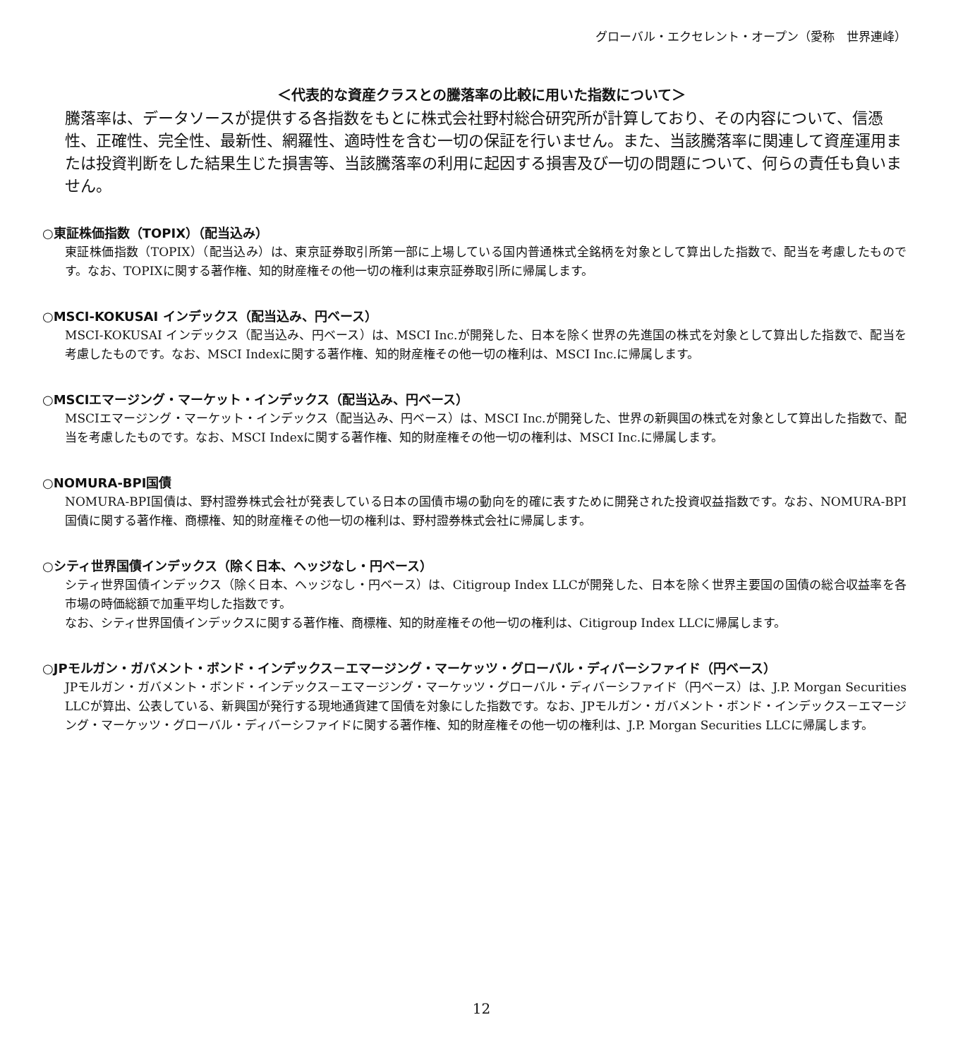グローバル・エクセレント・オープン（愛称　世界連峰）
＜代表的な資産クラスとの騰落率の比較に用いた指数について＞
騰落率は、データソースが提供する各指数をもとに株式会社野村総合研究所が計算しており、その内容について、信憑性、正確性、完全性、最新性、網羅性、適時性を含む一切の保証を行いません。また、当該騰落率に関連して資産運用または投資判断をした結果生じた損害等、当該騰落率の利用に起因する損害及び一切の問題について、何らの責任も負いません。
○東証株価指数（TOPIX）（配当込み）
東証株価指数（TOPIX）（配当込み）は、東京証券取引所第一部に上場している国内普通株式全銘柄を対象として算出した指数で、配当を考慮したものです。なお、TOPIXに関する著作権、知的財産権その他一切の権利は東京証券取引所に帰属します。
○MSCI-KOKUSAI インデックス（配当込み、円ベース）
MSCI-KOKUSAI インデックス（配当込み、円ベース）は、MSCI Inc.が開発した、日本を除く世界の先進国の株式を対象として算出した指数で、配当を考慮したものです。なお、MSCI Indexに関する著作権、知的財産権その他一切の権利は、MSCI Inc.に帰属します。
○MSCIエマージング・マーケット・インデックス（配当込み、円ベース）
MSCIエマージング・マーケット・インデックス（配当込み、円ベース）は、MSCI Inc.が開発した、世界の新興国の株式を対象として算出した指数で、配当を考慮したものです。なお、MSCI Indexに関する著作権、知的財産権その他一切の権利は、MSCI Inc.に帰属します。
○NOMURA-BPI国債
NOMURA-BPI国債は、野村證券株式会社が発表している日本の国債市場の動向を的確に表すために開発された投資収益指数です。なお、NOMURA-BPI国債に関する著作権、商標権、知的財産権その他一切の権利は、野村證券株式会社に帰属します。
○シティ世界国債インデックス（除く日本、ヘッジなし・円ベース）
シティ世界国債インデックス（除く日本、ヘッジなし・円ベース）は、Citigroup Index LLCが開発した、日本を除く世界主要国の国債の総合収益率を各市場の時価総額で加重平均した指数です。
なお、シティ世界国債インデックスに関する著作権、商標権、知的財産権その他一切の権利は、Citigroup Index LLCに帰属します。
○JPモルガン・ガバメント・ボンド・インデックス－エマージング・マーケッツ・グローバル・ディバーシファイド（円ベース）
JPモルガン・ガバメント・ボンド・インデックス－エマージング・マーケッツ・グローバル・ディバーシファイド（円ベース）は、J.P. Morgan Securities LLCが算出、公表している、新興国が発行する現地通貨建て国債を対象にした指数です。なお、JPモルガン・ガバメント・ボンド・インデックス－エマージング・マーケッツ・グローバル・ディバーシファイドに関する著作権、知的財産権その他一切の権利は、J.P. Morgan Securities LLCに帰属します。
12